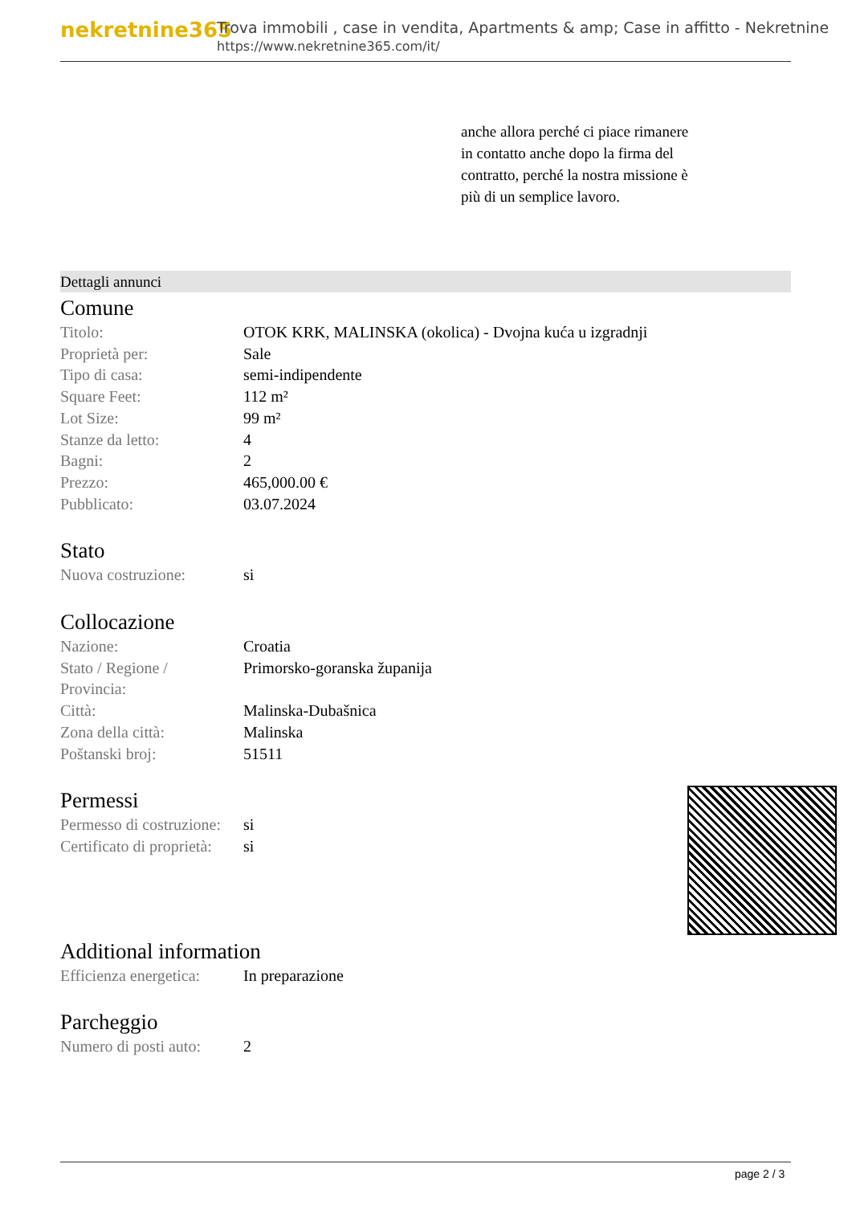nekretnine365
Trova immobili , case in vendita, Apartments & amp; Case in affitto - Nekretnine
https://www.nekretnine365.com/it/
anche allora perché ci piace rimanere in contatto anche dopo la firma del contratto, perché la nostra missione è più di un semplice lavoro.
Dettagli annunci
Comune
| Titolo: | OTOK KRK, MALINSKA (okolica) - Dvojna kuća u izgradnji |
| Proprietà per: | Sale |
| Tipo di casa: | semi-indipendente |
| Square Feet: | 112 m² |
| Lot Size: | 99 m² |
| Stanze da letto: | 4 |
| Bagni: | 2 |
| Prezzo: | 465,000.00 € |
| Pubblicato: | 03.07.2024 |
Stato
| Nuova costruzione: | si |
Collocazione
| Nazione: | Croatia |
| Stato / Regione / Provincia: | Primorsko-goranska županija |
| Città: | Malinska-Dubašnica |
| Zona della città: | Malinska |
| Poštanski broj: | 51511 |
Permessi
| Permesso di costruzione: | si |
| Certificato di proprietà: | si |
Additional information
| Efficienza energetica: | In preparazione |
Parcheggio
| Numero di posti auto: | 2 |
page 2 / 3